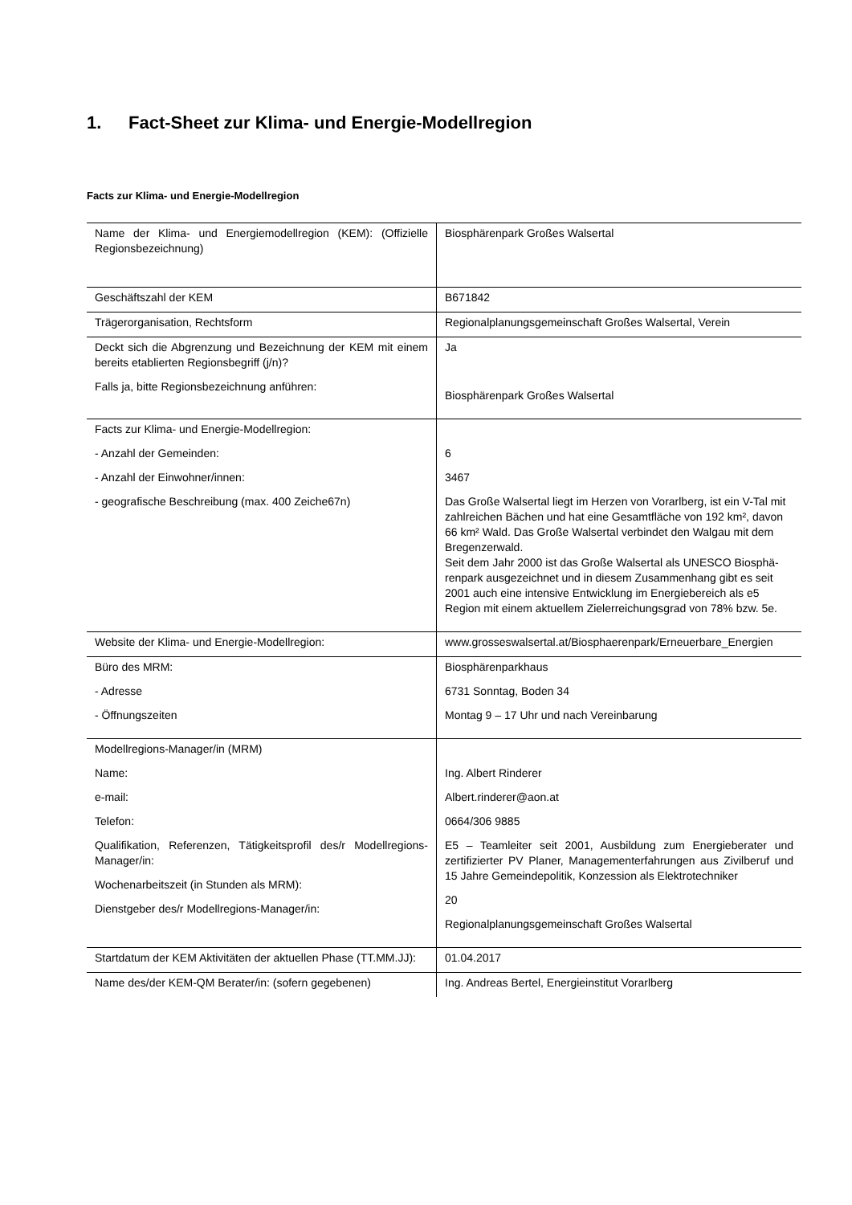1. Fact-Sheet zur Klima- und Energie-Modellregion
Facts zur Klima- und Energie-Modellregion
| Name der Klima- und Energiemodellregion (KEM): (Offizielle Regionsbezeichnung) | Biosphärenpark Großes Walsertal |
| Geschäftszahl der KEM | B671842 |
| Trägerorganisation, Rechtsform | Regionalplanungsgemeinschaft Großes Walsertal, Verein |
| Deckt sich die Abgrenzung und Bezeichnung der KEM mit einem bereits etablierten Regionsbegriff (j/n)? Falls ja, bitte Regionsbezeichnung anführen: | Ja Biosphärenpark Großes Walsertal |
| Facts zur Klima- und Energie-Modellregion: - Anzahl der Gemeinden: - Anzahl der Einwohner/innen: - geografische Beschreibung (max. 400 Zeiche67n) | 6 3467 Das Große Walsertal liegt im Herzen von Vorarlberg, ist ein V-Tal mit zahlreichen Bächen und hat eine Gesamtfläche von 192 km², davon 66 km² Wald. Das Große Walsertal verbindet den Walgau mit dem Bregenzerwald. Seit dem Jahr 2000 ist das Große Walsertal als UNESCO Biosphä-renpark ausgezeichnet und in diesem Zusammenhang gibt es seit 2001 auch eine intensive Entwicklung im Energiebereich als e5 Region mit einem aktuellem Zielerreichungsgrad von 78% bzw. 5e. |
| Website der Klima- und Energie-Modellregion: | www.grosseswalsertal.at/Biosphaerenpark/Erneuerbare_Energien |
| Büro des MRM: - Adresse - Öffnungszeiten | Biosphärenparkhaus 6731 Sonntag, Boden 34 Montag 9 – 17 Uhr und nach Vereinbarung |
| Modellregions-Manager/in (MRM) Name: e-mail: Telefon: Qualifikation, Referenzen, Tätigkeitsprofil des/r Modellregions-Manager/in: Wochenarbeitszeit (in Stunden als MRM): Dienstgeber des/r Modellregions-Manager/in: | Ing. Albert Rinderer Albert.rinderer@aon.at 0664/306 9885 E5 – Teamleiter seit 2001, Ausbildung zum Energieberater und zertifizierter PV Planer, Managementerfahrungen aus Zivilberuf und 15 Jahre Gemeindepolitik, Konzession als Elektrotechniker 20 Regionalplanungsgemeinschaft Großes Walsertal |
| Startdatum der KEM Aktivitäten der aktuellen Phase (TT.MM.JJ): | 01.04.2017 |
| Name des/der KEM-QM Berater/in: (sofern gegebenen) | Ing. Andreas Bertel, Energieinstitut Vorarlberg |